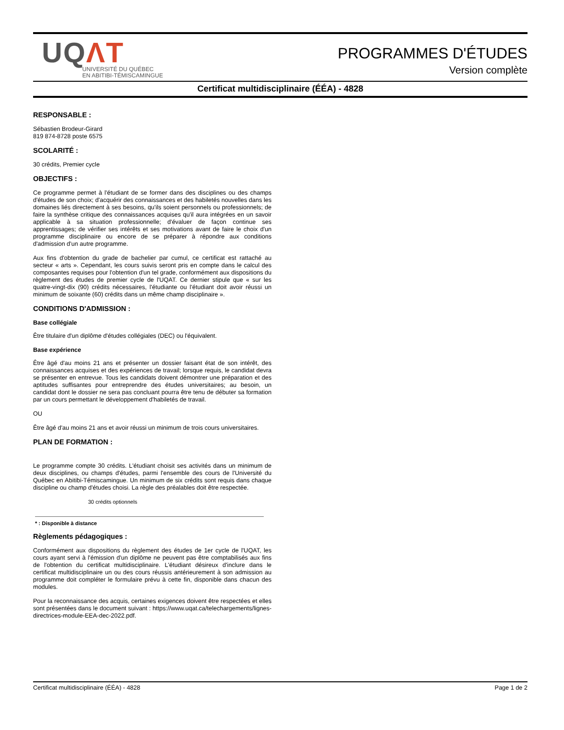UQΛT
UNIVERSITÉ DU QUÉBEC
EN ABITIBI-TÉMISCAMINGUE
PROGRAMMES D'ÉTUDES
Version complète
Certificat multidisciplinaire (ÉÉA) - 4828
RESPONSABLE :
Sébastien Brodeur-Girard
819 874-8728 poste 6575
SCOLARITÉ :
30 crédits, Premier cycle
OBJECTIFS :
Ce programme permet à l'étudiant de se former dans des disciplines ou des champs d'études de son choix; d'acquérir des connaissances et des habiletés nouvelles dans les domaines liés directement à ses besoins, qu'ils soient personnels ou professionnels; de faire la synthèse critique des connaissances acquises qu'il aura intégrées en un savoir applicable à sa situation professionnelle; d'évaluer de façon continue ses apprentissages; de vérifier ses intérêts et ses motivations avant de faire le choix d'un programme disciplinaire ou encore de se préparer à répondre aux conditions d'admission d'un autre programme.
Aux fins d'obtention du grade de bachelier par cumul, ce certificat est rattaché au secteur « arts ». Cependant, les cours suivis seront pris en compte dans le calcul des composantes requises pour l'obtention d'un tel grade, conformément aux dispositions du règlement des études de premier cycle de l'UQAT. Ce dernier stipule que « sur les quatre-vingt-dix (90) crédits nécessaires, l'étudiante ou l'étudiant doit avoir réussi un minimum de soixante (60) crédits dans un même champ disciplinaire ».
CONDITIONS D'ADMISSION :
Base collégiale
Être titulaire d'un diplôme d'études collégiales (DEC) ou l'équivalent.
Base expérience
Être âgé d'au moins 21 ans et présenter un dossier faisant état de son intérêt, des connaissances acquises et des expériences de travail; lorsque requis, le candidat devra se présenter en entrevue. Tous les candidats doivent démontrer une préparation et des aptitudes suffisantes pour entreprendre des études universitaires; au besoin, un candidat dont le dossier ne sera pas concluant pourra être tenu de débuter sa formation par un cours permettant le développement d'habiletés de travail.
OU
Être âgé d'au moins 21 ans et avoir réussi un minimum de trois cours universitaires.
PLAN DE FORMATION :
Le programme compte 30 crédits. L'étudiant choisit ses activités dans un minimum de deux disciplines, ou champs d'études, parmi l'ensemble des cours de l'Université du Québec en Abitibi-Témiscamingue. Un minimum de six crédits sont requis dans chaque discipline ou champ d'études choisi. La règle des préalables doit être respectée.
30 crédits optionnels
* : Disponible à distance
Règlements pédagogiques :
Conformément aux dispositions du règlement des études de 1er cycle de l'UQAT, les cours ayant servi à l'émission d'un diplôme ne peuvent pas être comptabilisés aux fins de l'obtention du certificat multidisciplinaire. L'étudiant désireux d'inclure dans le certificat multidisciplinaire un ou des cours réussis antérieurement à son admission au programme doit compléter le formulaire prévu à cette fin, disponible dans chacun des modules.
Pour la reconnaissance des acquis, certaines exigences doivent être respectées et elles sont présentées dans le document suivant : https://www.uqat.ca/telechargements/lignes-directrices-module-EEA-dec-2022.pdf.
Certificat multidisciplinaire (ÉÉA) - 4828 Page 1 de 2